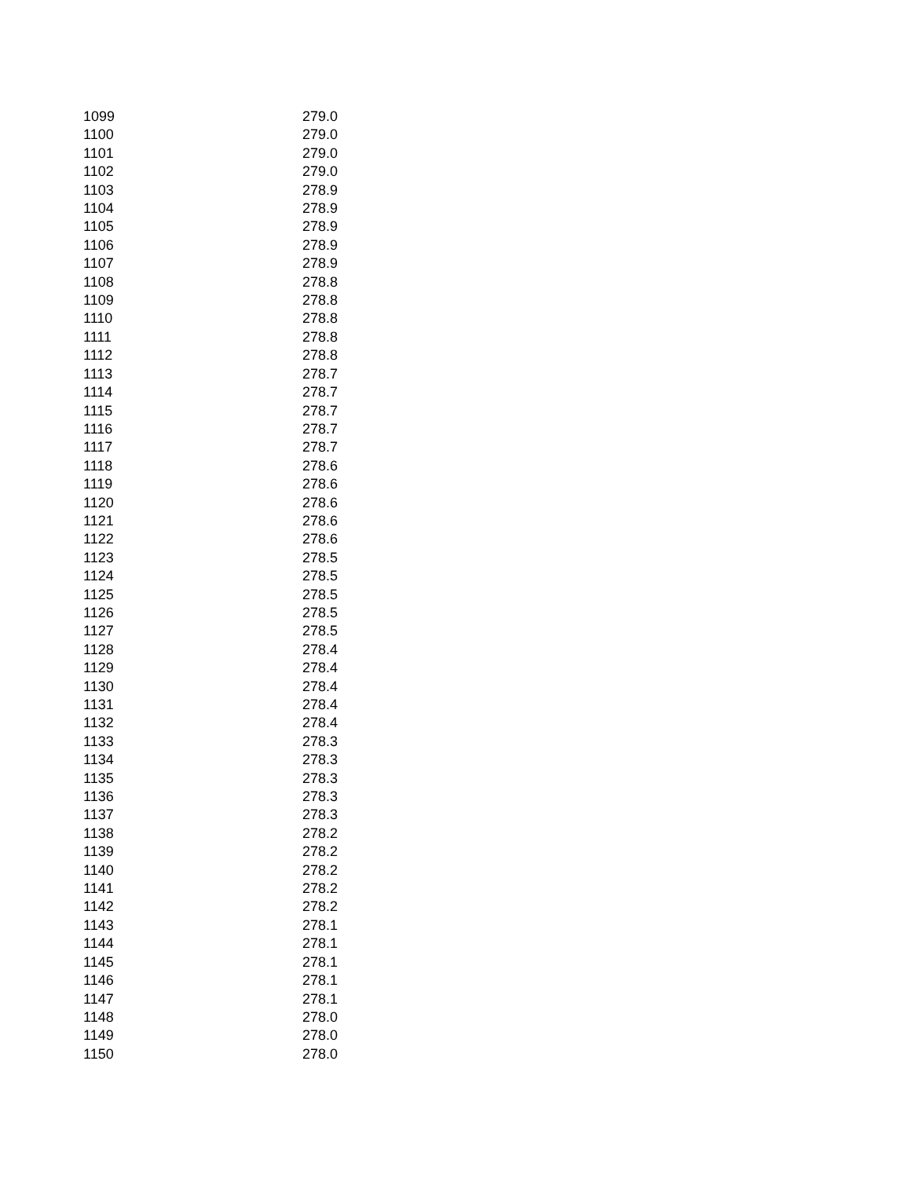| 1099 | 279.0 |
| 1100 | 279.0 |
| 1101 | 279.0 |
| 1102 | 279.0 |
| 1103 | 278.9 |
| 1104 | 278.9 |
| 1105 | 278.9 |
| 1106 | 278.9 |
| 1107 | 278.9 |
| 1108 | 278.8 |
| 1109 | 278.8 |
| 1110 | 278.8 |
| 1111 | 278.8 |
| 1112 | 278.8 |
| 1113 | 278.7 |
| 1114 | 278.7 |
| 1115 | 278.7 |
| 1116 | 278.7 |
| 1117 | 278.7 |
| 1118 | 278.6 |
| 1119 | 278.6 |
| 1120 | 278.6 |
| 1121 | 278.6 |
| 1122 | 278.6 |
| 1123 | 278.5 |
| 1124 | 278.5 |
| 1125 | 278.5 |
| 1126 | 278.5 |
| 1127 | 278.5 |
| 1128 | 278.4 |
| 1129 | 278.4 |
| 1130 | 278.4 |
| 1131 | 278.4 |
| 1132 | 278.4 |
| 1133 | 278.3 |
| 1134 | 278.3 |
| 1135 | 278.3 |
| 1136 | 278.3 |
| 1137 | 278.3 |
| 1138 | 278.2 |
| 1139 | 278.2 |
| 1140 | 278.2 |
| 1141 | 278.2 |
| 1142 | 278.2 |
| 1143 | 278.1 |
| 1144 | 278.1 |
| 1145 | 278.1 |
| 1146 | 278.1 |
| 1147 | 278.1 |
| 1148 | 278.0 |
| 1149 | 278.0 |
| 1150 | 278.0 |